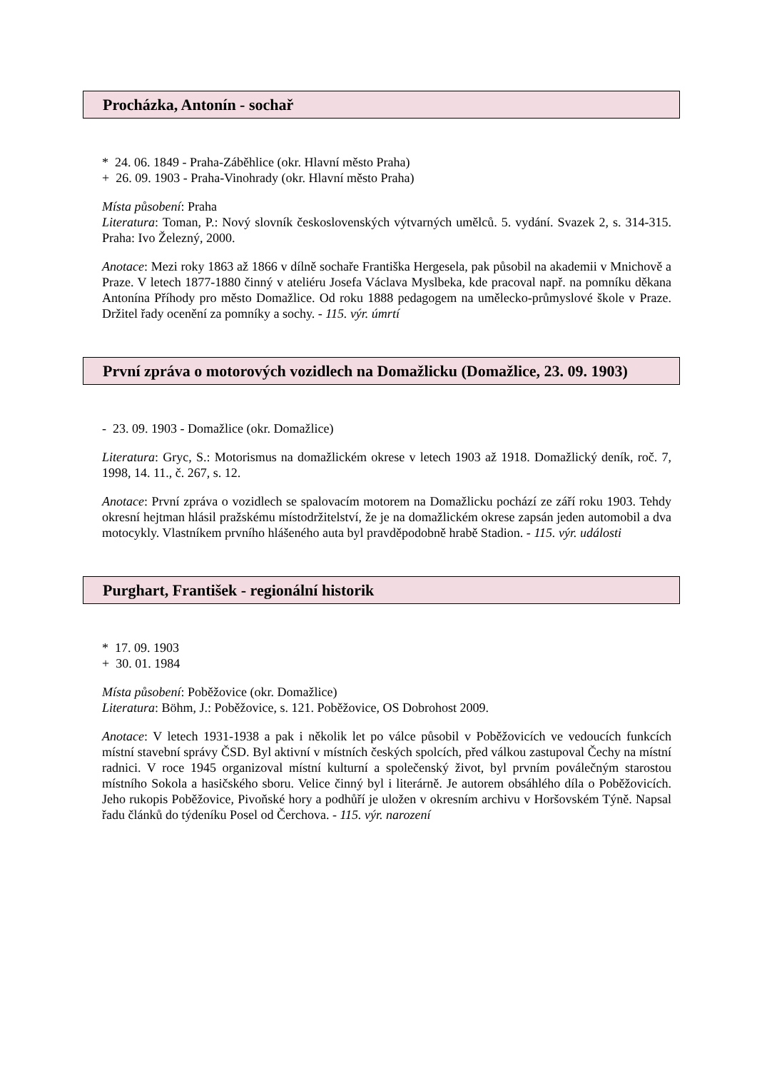Procházka, Antonín - sochař
* 24. 06. 1849 - Praha-Záběhlice (okr. Hlavní město Praha)
+ 26. 09. 1903 - Praha-Vinohrady (okr. Hlavní město Praha)
Místa působení: Praha
Literatura: Toman, P.: Nový slovník československých výtvarných umělců. 5. vydání. Svazek 2, s. 314-315. Praha: Ivo Železný, 2000.
Anotace: Mezi roky 1863 až 1866 v dílně sochaře Františka Hergesela, pak působil na akademii v Mnichově a Praze. V letech 1877-1880 činný v ateliéru Josefa Václava Myslbeka, kde pracoval např. na pomníku děkana Antonína Příhody pro město Domažlice. Od roku 1888 pedagogem na umělecko-průmyslové škole v Praze. Držitel řady ocenění za pomníky a sochy. - 115. výr. úmrtí
První zpráva o motorových vozidlech na Domažlicku (Domažlice, 23. 09. 1903)
- 23. 09. 1903 - Domažlice (okr. Domažlice)
Literatura: Gryc, S.: Motorismus na domažlickém okrese v letech 1903 až 1918. Domažlický deník, roč. 7, 1998, 14. 11., č. 267, s. 12.
Anotace: První zpráva o vozidlech se spalovacím motorem na Domažlicku pochází ze září roku 1903. Tehdy okresní hejtman hlásil pražskému místodržitelství, že je na domažlickém okrese zapsán jeden automobil a dva motocykly. Vlastníkem prvního hlášeného auta byl pravděpodobně hrabě Stadion. - 115. výr. události
Purghart, František - regionální historik
* 17. 09. 1903
+ 30. 01. 1984
Místa působení: Poběžovice (okr. Domažlice)
Literatura: Böhm, J.: Poběžovice, s. 121. Poběžovice, OS Dobrohost 2009.
Anotace: V letech 1931-1938 a pak i několik let po válce působil v Poběžovicích ve vedoucích funkcích místní stavební správy ČSD. Byl aktivní v místních českých spolcích, před válkou zastupoval Čechy na místní radnici. V roce 1945 organizoval místní kulturní a společenský život, byl prvním poválečným starostou místního Sokola a hasičského sboru. Velice činný byl i literárně. Je autorem obsáhlého díla o Poběžovicích. Jeho rukopis Poběžovice, Pivoňské hory a podhůří je uložen v okresním archivu v Horšovském Týně. Napsal řadu článků do týdeníku Posel od Čerchova. - 115. výr. narození